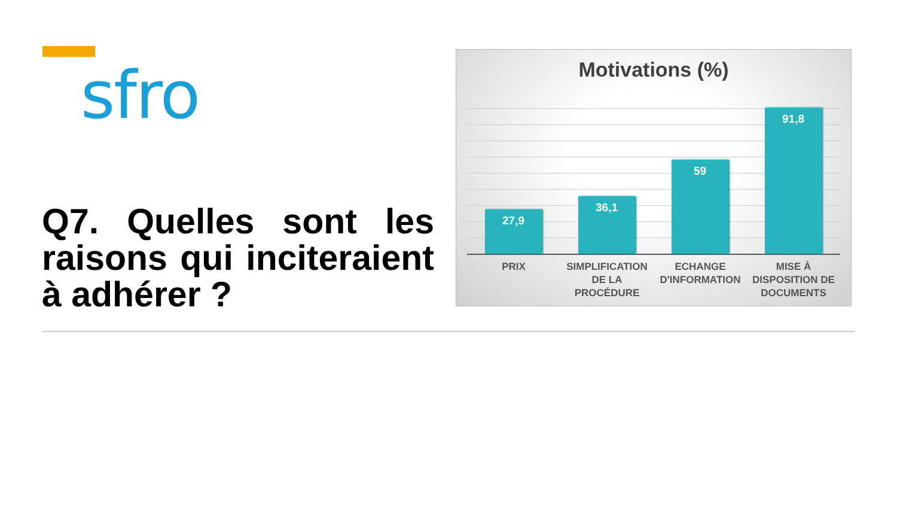sfro
Q7. Quelles sont les raisons qui inciteraient à adhérer ?
Motivations (%)
27,9 36,1 59 91,8
PRIX SIMPLIFICATION DE LA PROCÉDURE ECHANGE D'INFORMATION MISE À DISPOSITION DE DOCUMENTS